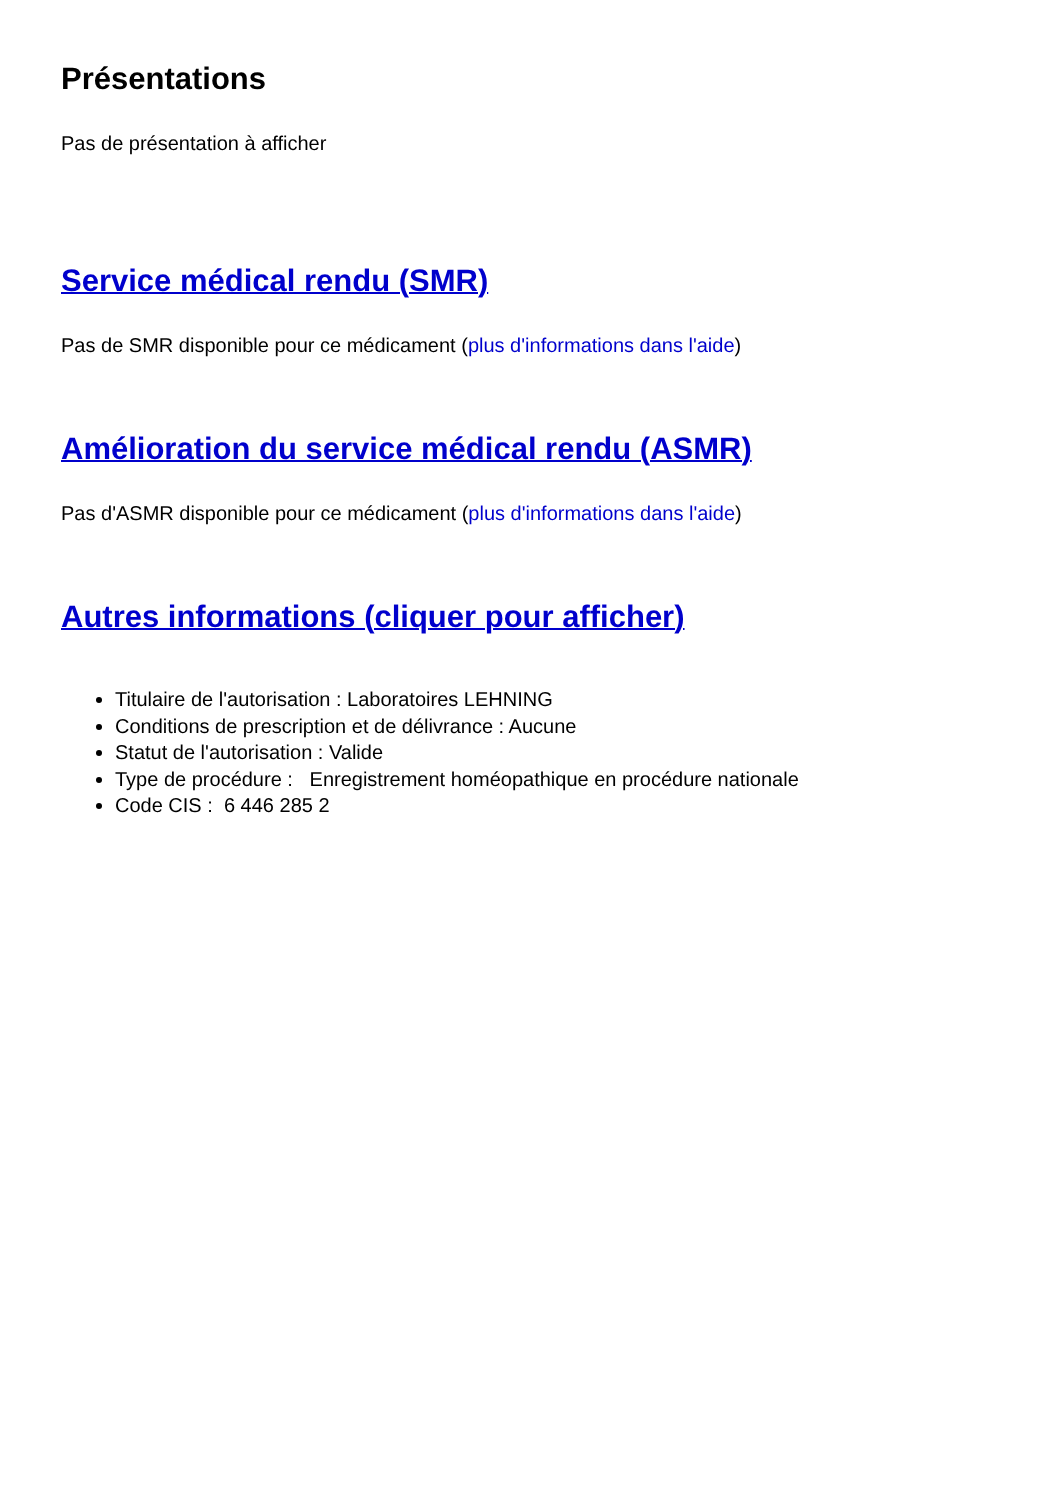Présentations
Pas de présentation à afficher
Service médical rendu (SMR)
Pas de SMR disponible pour ce médicament (plus d'informations dans l'aide)
Amélioration du service médical rendu (ASMR)
Pas d'ASMR disponible pour ce médicament (plus d'informations dans l'aide)
Autres informations (cliquer pour afficher)
Titulaire de l'autorisation : Laboratoires LEHNING
Conditions de prescription et de délivrance : Aucune
Statut de l'autorisation : Valide
Type de procédure : Enregistrement homéopathique en procédure nationale
Code CIS : 6 446 285 2